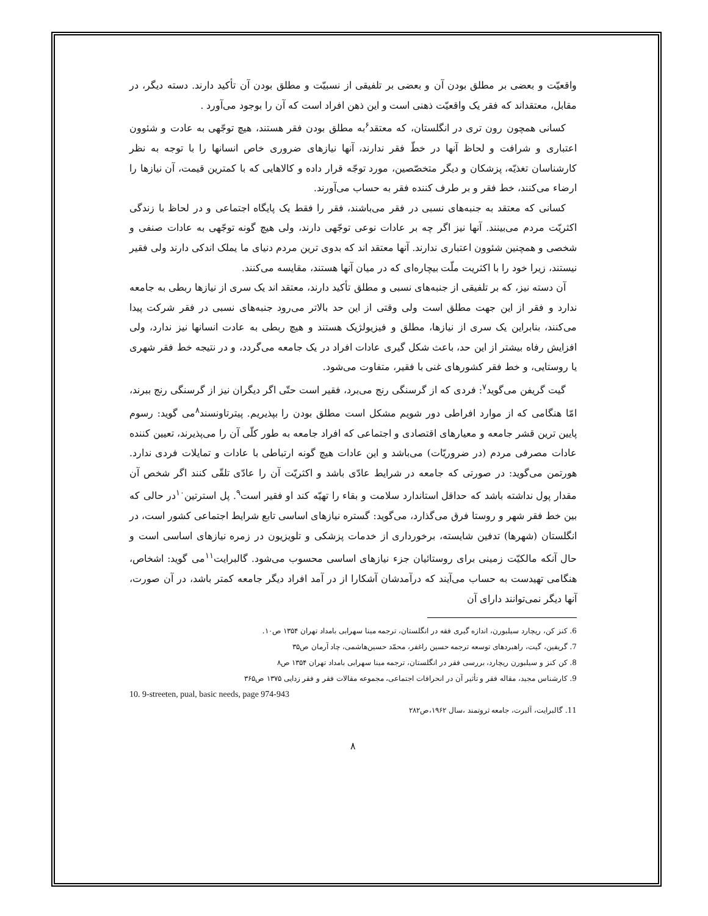واقعیّت و بعضی بر مطلق بودن آن و بعضی بر تلفیقی از نسبیّت و مطلق بودن آن تأکید دارند. دسته دیگر، در مقابل، معتقداند که فقر یک واقعیّت ذهنی است و این ذهن افراد است که آن را بوجود می‌آورد .
کسانی همچون رون تری در انگلستان، که معتقد<sup>۶</sup>به مطلق بودن فقر هستند، هیچ توجّهی به عادت و شئوون اعتباری و شرافت و لحاظ آنها در خطّ فقر ندارند، آنها نیازهای ضروری خاص انسانها را با توجه به نظر کارشناسان تغذیّه، پزشکان و دیگر متخصّصین، مورد توجّه قرار داده و کالاهایی که با کمترین قیمت، آن نیازها را ارضاء می‌کنند، خط فقر و بر طرف کننده فقر به حساب می‌آورند.
کسانی که معتقد به جنبه‌های نسبی در فقر می‌باشند، فقر را فقط یک پایگاه اجتماعی و در لحاظ با زندگی اکثریّت مردم می‌بینند. آنها نیز اگر چه بر عادات نوعی توجّهی دارند، ولی هیچ گونه توجّهی به عادات صنفی و شخصی و همچنین شئوون اعتباری ندارند. آنها معتقد اند که بدوی ترین مردم دنیای ما یملک اندکی دارند ولی فقیر نیستند، زیرا خود را با اکثریت ملّت بیچاره‌ای که در میان آنها هستند، مقایسه می‌کنند.
آن دسته نیز، که بر تلفیقی از جنبه‌های نسبی و مطلق تأکید دارند، معتقد اند یک سری از نیازها ربطی به جامعه ندارد و فقر از این جهت مطلق است ولی وقتی از این حد بالاتر می‌رود جنبه‌های نسبی در فقر شرکت پیدا می‌کنند، بنابراین یک سری از نیازها، مطلق و فیزیولژیک هستند و هیچ ربطی به عادت انسانها نیز ندارد، ولی افزایش رفاه بیشتر از این حد، باعث شکل گیری عادات افراد در یک جامعه می‌گردد، و در نتیجه خط فقر شهری یا روستایی، و خط فقر کشورهای غنی با فقیر، متفاوت می‌شود.
گیت گریفن می‌گوید<sup>۷</sup>: فردی که از گرسنگی رنج می‌برد، فقیر است حتّی اگر دیگران نیز از گرسنگی رنج ببرند، امّا هنگامی که از موارد افراطی دور شویم مشکل است مطلق بودن را بپذیریم. پیترتاونسند<sup>۸</sup>می گوید: رسوم پایین ترین قشر جامعه و معیارهای اقتصادی و اجتماعی که افراد جامعه به طور کلّی آن را می‌پذیرند، تعیین کننده عادات مصرفی مردم (در ضروریّات) می‌باشد و این عادات هیچ گونه ارتباطی با عادات و تمایلات فردی ندارد. هورتمن می‌گوید: در صورتی که جامعه در شرایط عادّی باشد و اکثریّت آن را عادّی تلقّی کنند اگر شخص آن مقدار پول نداشته باشد که حداقل استاندارد سلامت و بقاء را تهیّه کند او فقیر است<sup>۹</sup>. پل استرتین<sup>۱۰</sup>در حالی که بین خط فقر شهر و روستا فرق می‌گذارد، می‌گوید: گستره نیازهای اساسی تابع شرایط اجتماعی کشور است، در انگلستان (شهرها) تدفین شایسته، برخورداری از خدمات پزشکی و تلویزیون در زمره نیازهای اساسی است و حال آنکه مالکیّت زمینی برای روستائیان جزء نیازهای اساسی محسوب می‌شود. گالبرایت<sup>۱۱</sup>می گوید: اشخاص، هنگامی تهیدست به حساب می‌آیند که درآمدشان آشکارا از در آمد افراد دیگر جامعه کمتر باشد، در آن صورت، آنها دیگر نمی‌توانند دارای آن
6. کنز کن، ریچارد سیلبورن، اندازه گیری فقه در انگلستان، ترجمه مینا سهرابی بامداد تهران ۱۳۵۴ ص۱۰.
7. گریفین، گیت، راهبردهای توسعه ترجمه حسین راغفر، محمّد حسین‌هاشمی، چاد آرمان ص۳۵
8. کن کنز و سیلبورن ریچارد، بررسی فقر در انگلستان، ترجمه مینا سهرابی بامداد تهران ۱۳۵۴ ص۸
9. کارشناس مجید، مقاله فقر و تأثیر آن در انحرافات اجتماعی، مجموعه مقالات فقر و فقر زدایی ۱۳۷۵ ص۳۶۵
10. 9-streeten, pual, basic needs, page 974-943
11. گالبرایت، آلبرت، جامعه ثروتمند ،سال ۱۹۶۲،ص۲۸۲
۸